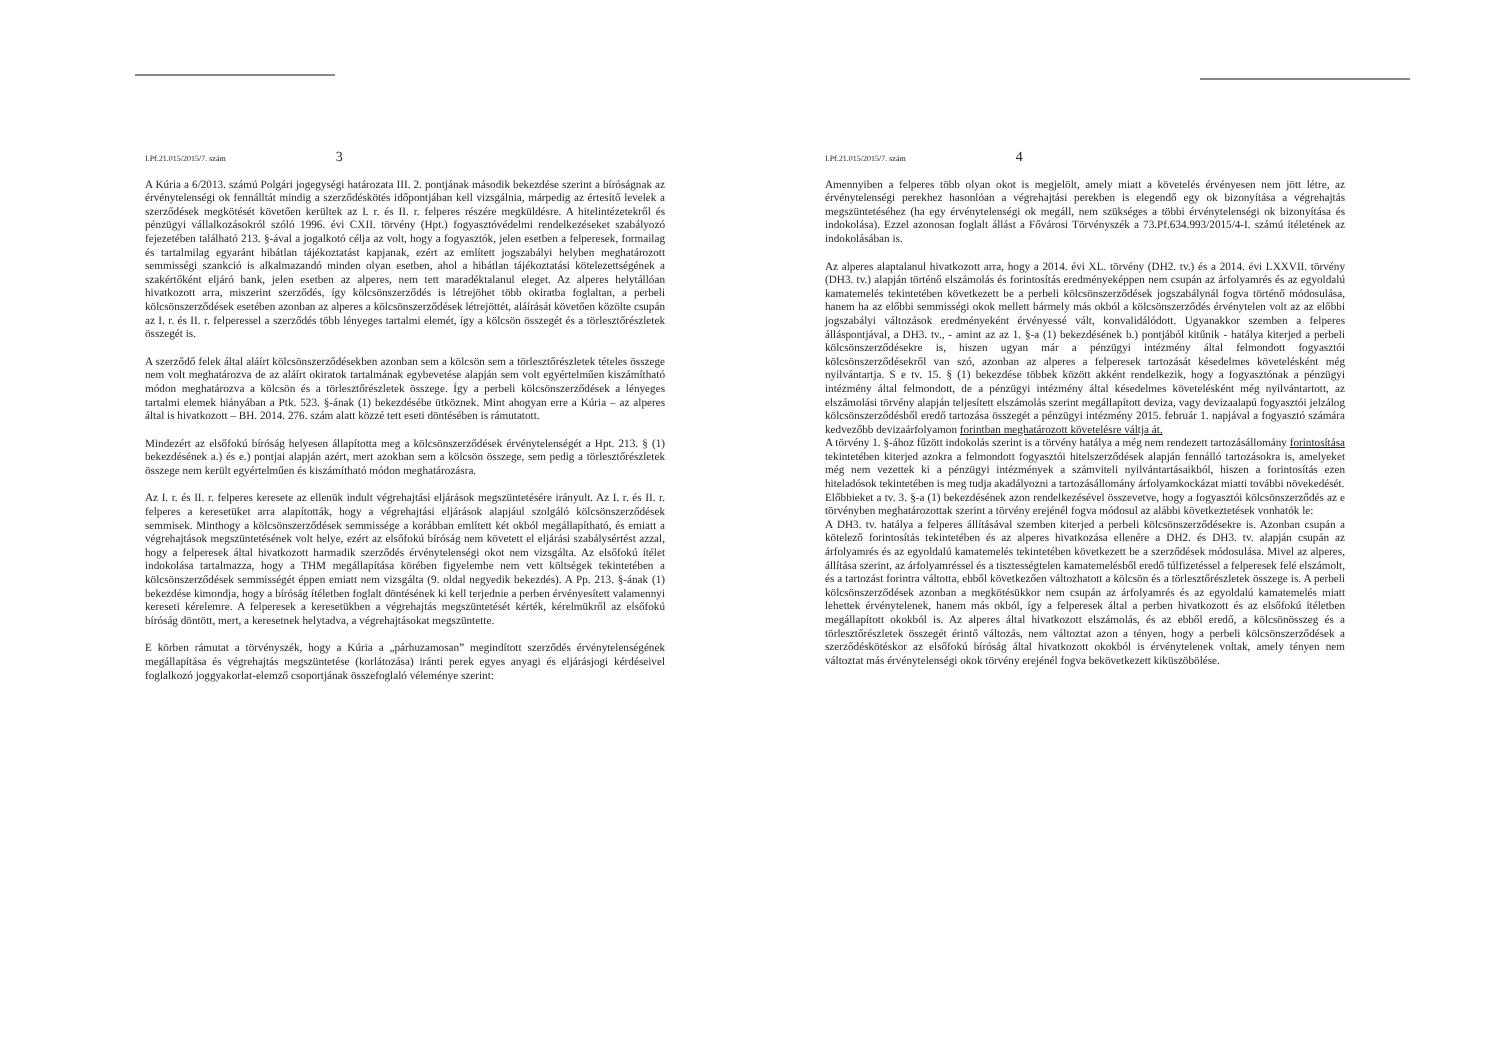I.Pf.21.015/2015/7. szám 3
A Kúria a 6/2013. számú Polgári jogegységi határozata III. 2. pontjának második bekezdése szerint a bíróságnak az érvénytelenségi ok fennálltát mindig a szerződéskötés időpontjában kell vizsgálnia, márpedig az értesítő levelek a szerződések megkötését követően kerültek az I. r. és II. r. felperes részére megküldésre. A hitelintézetekről és pénzügyi vállalkozásokról szóló 1996. évi CXII. törvény (Hpt.) fogyasztóvédelmi rendelkezéseket szabályozó fejezetében található 213. §-ával a jogalkotó célja az volt, hogy a fogyasztók, jelen esetben a felperesek, formailag és tartalmilag egyaránt hibátlan tájékoztatást kapjanak, ezért az említett jogszabályi helyben meghatározott semmisségi szankció is alkalmazandó minden olyan esetben, ahol a hibátlan tájékoztatási kötelezettségének a szakértőként eljáró bank, jelen esetben az alperes, nem tett maradéktalanul eleget. Az alperes helytállóan hivatkozott arra, miszerint szerződés, így kölcsönszerződés is létrejöhet több okiratba foglaltan, a perbeli kölcsönszerződések esetében azonban az alperes a kölcsönszerződések létrejöttét, aláírását követően közölte csupán az I. r. és II. r. felperessel a szerződés több lényeges tartalmi elemét, így a kölcsön összegét és a törlesztőrészletek összegét is.
A szerződő felek által aláírt kölcsönszerződésekben azonban sem a kölcsön sem a törlesztőrészletek tételes összege nem volt meghatározva de az aláírt okiratok tartalmának egybevetése alapján sem volt egyértelműen kiszámítható módon meghatározva a kölcsön és a törlesztőrészletek összege. Így a perbeli kölcsönszerződések a lényeges tartalmi elemek hiányában a Ptk. 523. §-ának (1) bekezdésébe ütköznek. Mint ahogyan erre a Kúria – az alperes által is hivatkozott – BH. 2014. 276. szám alatt közzé tett eseti döntésében is rámutatott.
Mindezért az elsőfokú bíróság helyesen állapította meg a kölcsönszerződések érvénytelenségét a Hpt. 213. § (1) bekezdésének a.) és e.) pontjai alapján azért, mert azokban sem a kölcsön összege, sem pedig a törlesztőrészletek összege nem került egyértelműen és kiszámítható módon meghatározásra.
Az I. r. és II. r. felperes keresete az ellenük indult végrehajtási eljárások megszüntetésére irányult. Az I. r. és II. r. felperes a keresetüket arra alapították, hogy a végrehajtási eljárások alapjául szolgáló kölcsönszerződések semmisek. Minthogy a kölcsönszerződések semmissége a korábban említett két okból megállapítható, és emiatt a végrehajtások megszüntetésének volt helye, ezért az elsőfokú bíróság nem követett el eljárási szabálysértést azzal, hogy a felperesek által hivatkozott harmadik szerződés érvénytelenségi okot nem vizsgálta. Az elsőfokú ítélet indokolása tartalmazza, hogy a THM megállapítása körében figyelembe nem vett költségek tekintetében a kölcsönszerződések semmisségét éppen emiatt nem vizsgálta (9. oldal negyedik bekezdés). A Pp. 213. §-ának (1) bekezdése kimondja, hogy a bíróság ítéletben foglalt döntésének ki kell terjednie a perben érvényesített valamennyi kereseti kérelemre. A felperesek a keresetükben a végrehajtás megszüntetését kérték, kérelmükről az elsőfokú bíróság döntött, mert, a keresetnek helytadva, a végrehajtásokat megszüntette.
E körben rámutat a törvényszék, hogy a Kúria a „párhuzamosan” megindított szerződés érvénytelenségének megállapítása és végrehajtás megszüntetése (korlátozása) iránti perek egyes anyagi és eljárásjogi kérdéseivel foglalkozó joggyakorlat-elemző csoportjának összefoglaló véleménye szerint:
I.Pf.21.015/2015/7. szám 4
Amennyiben a felperes több olyan okot is megjelölt, amely miatt a követelés érvényesen nem jött létre, az érvénytelenségi perekhez hasonlóan a végrehajtási perekben is elegendő egy ok bizonyítása a végrehajtás megszüntetéséhez (ha egy érvénytelenségi ok megáll, nem szükséges a többi érvénytelenségi ok bizonyítása és indokolása). Ezzel azonosan foglalt állást a Fővárosi Törvényszék a 73.Pf.634.993/2015/4-I. számú ítéletének az indokolásában is.
Az alperes alaptalanul hivatkozott arra, hogy a 2014. évi XL. törvény (DH2. tv.) és a 2014. évi LXXVII. törvény (DH3. tv.) alapján történő elszámolás és forintosítás eredményeképpen nem csupán az árfolyamrés és az egyoldalú kamatemelés tekintetében következett be a perbeli kölcsönszerződések jogszabálynál fogva történő módosulása, hanem ha az előbbi semmisségi okok mellett bármely más okból a kölcsönszerződés érvénytelen volt az az előbbi jogszabályi változások eredményeként érvényessé vált, konvalidálódott. Ugyanakkor szemben a felperes álláspontjával, a DH3. tv., - amint az az 1. §-a (1) bekezdésének b.) pontjából kitűnik - hatálya kiterjed a perbeli kölcsönszerződésekre is, hiszen ugyan már a pénzügyi intézmény által felmondott fogyasztói kölcsönszerződésekről van szó, azonban az alperes a felperesek tartozását késedelmes követelésként még nyilvántartja. S e tv. 15. § (1) bekezdése többek között akként rendelkezik, hogy a fogyasztónak a pénzügyi intézmény által felmondott, de a pénzügyi intézmény által késedelmes követelésként még nyilvántartott, az elszámolási törvény alapján teljesített elszámolás szerint megállapított deviza, vagy devizaalapú fogyasztói jelzálog kölcsönszerződésből eredő tartozása összegét a pénzügyi intézmény 2015. február 1. napjával a fogyasztó számára kedvezőbb devizaárfolyamon forintban meghatározott követelésre váltja át.
A törvény 1. §-ához fűzött indokolás szerint is a törvény hatálya a még nem rendezett tartozásállomány forintosítása tekintetében kiterjed azokra a felmondott fogyasztói hitelszerződések alapján fennálló tartozásokra is, amelyeket még nem vezettek ki a pénzügyi intézmények a számviteli nyilvántartásaikból, hiszen a forintosítás ezen hiteladósok tekintetében is meg tudja akadályozni a tartozásállomány árfolyamkockázat miatti további növekedését.
Előbbieket a tv. 3. §-a (1) bekezdésének azon rendelkezésével összevetve, hogy a fogyasztói kölcsönszerződés az e törvényben meghatározottak szerint a törvény erejénél fogva módosul az alábbi következtetések vonhatók le:
A DH3. tv. hatálya a felperes állításával szemben kiterjed a perbeli kölcsönszerződésekre is. Azonban csupán a kötelező forintosítás tekintetében és az alperes hivatkozása ellenére a DH2. és DH3. tv. alapján csupán az árfolyamrés és az egyoldalú kamatemelés tekintetében következett be a szerződések módosulása. Mivel az alperes, állítása szerint, az árfolyamréssel és a tisztességtelen kamatemelésből eredő túlfizetéssel a felperesek felé elszámolt, és a tartozást forintra váltotta, ebből következően változhatott a kölcsön és a törlesztőrészletek összege is. A perbeli kölcsönszerződések azonban a megkötésükkor nem csupán az árfolyamrés és az egyoldalú kamatemelés miatt lehettek érvénytelenek, hanem más okból, így a felperesek által a perben hivatkozott és az elsőfokú ítéletben megállapított okokból is. Az alperes által hivatkozott elszámolás, és az ebből eredő, a kölcsönösszeg és a törlesztőrészletek összegét érintő változás, nem változtat azon a tényen, hogy a perbeli kölcsönszerződések a szerződéskötéskor az elsőfokú bíróság által hivatkozott okokból is érvénytelenek voltak, amely tényen nem változtat más érvénytelenségi okok törvény erejénél fogva bekövetkezett kiküszöbölése.